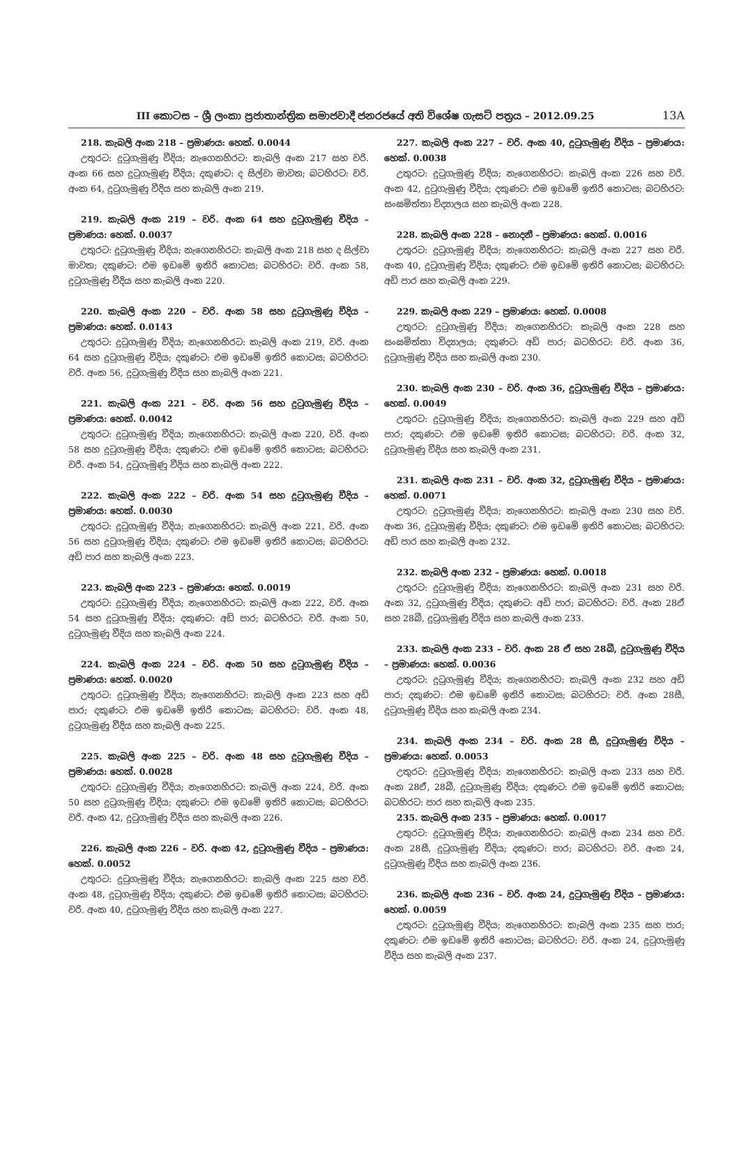III කොටස – ශ්‍රී ලංකා ප්‍රජාතාන්ත්‍රික සමාජවාදී ජනරජයේ අති විශේෂ ගැසට් පත්‍රය – 2012.09.25
13A
218. කැබලි අංක 218 – ප්‍රමාණය: හෙක්. 0.0044
උතුරට: දුටුගැමුණු වීදිය; නැගෙනහිරට: කැබලි අංක 217 සහ වරි. අංක 66 සහ දුටුගැමුණු වීදිය; දකුණට: ද සිල්වා මාවත; බටහිරට: වරි. අංක 64, දුටුගැමුණු වීදිය සහ කැබලි අංක 219.
219. කැබලි අංක 219 – වරි. අංක 64 සහ දුටුගැමුණු වීදිය – ප්‍රමාණය: හෙක්. 0.0037
උතුරට: දුටුගැමුණු වීදිය; නැගෙනහිරට: කැබලි අංක 218 සහ ද සිල්වා මාවත; දකුණට: එම ඉඩමේ ඉතිරි කොටස; බටහිරට: වරි. අංක 58, දුටුගැමුණු වීදිය සහ කැබලි අංක 220.
220. කැබලි අංක 220 – වරි. අංක 58 සහ දුටුගැමුණු වීදිය – ප්‍රමාණය: හෙක්. 0.0143
උතුරට: දුටුගැමුණු වීදිය; නැගෙනහිරට: කැබලි අංක 219, වරි. අංක 64 සහ දුටුගැමුණු වීදිය; දකුණට: එම ඉඩමේ ඉතිරි කොටස; බටහිරට: වරි. අංක 56, දුටුගැමුණු වීදිය සහ කැබලි අංක 221.
221. කැබලි අංක 221 – වරි. අංක 56 සහ දුටුගැමුණු වීදිය – ප්‍රමාණය: හෙක්. 0.0042
උතුරට: දුටුගැමුණු වීදිය; නැගෙනහිරට: කැබලි අංක 220, වරි. අංක 58 සහ දුටුගැමුණු වීදිය; දකුණට: එම ඉඩමේ ඉතිරි කොටස; බටහිරට: වරි. අංක 54, දුටුගැමුණු වීදිය සහ කැබලි අංක 222.
222. කැබලි අංක 222 – වරි. අංක 54 සහ දුටුගැමුණු වීදිය – ප්‍රමාණය: හෙක්. 0.0030
උතුරට: දුටුගැමුණු වීදිය; නැගෙනහිරට: කැබලි අංක 221, වරි. අංක 56 සහ දුටුගැමුණු වීදිය; දකුණට: එම ඉඩමේ ඉතිරි කොටස; බටහිරට: අඩි පාර සහ කැබලි අංක 223.
223. කැබලි අංක 223 – ප්‍රමාණය: හෙක්. 0.0019
උතුරට: දුටුගැමුණු වීදිය; නැගෙනහිරට: කැබලි අංක 222, වරි. අංක 54 සහ දුටුගැමුණු වීදිය; දකුණට: අඩි පාර; බටහිරට: වරි. අංක 50, දුටුගැමුණු වීදිය සහ කැබලි අංක 224.
224. කැබලි අංක 224 – වරි. අංක 50 සහ දුටුගැමුණු වීදිය – ප්‍රමාණය: හෙක්. 0.0020
උතුරට: දුටුගැමුණු වීදිය; නැගෙනහිරට: කැබලි අංක 223 සහ අඩි පාර; දකුණට: එම ඉඩමේ ඉතිරි කොටස; බටහිරට: වරි. අංක 48, දුටුගැමුණු වීදිය සහ කැබලි අංක 225.
225. කැබලි අංක 225 – වරි. අංක 48 සහ දුටුගැමුණු වීදිය – ප්‍රමාණය: හෙක්. 0.0028
උතුරට: දුටුගැමුණු වීදිය; නැගෙනහිරට: කැබලි අංක 224, වරි. අංක 50 සහ දුටුගැමුණු වීදිය; දකුණට: එම ඉඩමේ ඉතිරි කොටස; බටහිරට: වරි. අංක 42, දුටුගැමුණු වීදිය සහ කැබලි අංක 226.
226. කැබලි අංක 226 – වරි. අංක 42, දුටුගැමුණු වීදිය – ප්‍රමාණය: හෙක්. 0.0052
උතුරට: දුටුගැමුණු වීදිය; නැගෙනහිරට: කැබලි අංක 225 සහ වරි. අංක 48, දුටුගැමුණු වීදිය; දකුණට: එම ඉඩමේ ඉතිරි කොටස; බටහිරට: වරි. අංක 40, දුටුගැමුණු වීදිය සහ කැබලි අංක 227.
227. කැබලි අංක 227 – වරි. අංක 40, දුටුගැමුණු වීදිය – ප්‍රමාණය: හෙක්. 0.0038
උතුරට: දුටුගැමුණු වීදිය; නැගෙනහිරට: කැබලි අංක 226 සහ වරි. අංක 42, දුටුගැමුණු වීදිය; දකුණට: එම ඉඩමේ ඉතිරි කොටස; බටහිරට: සංඝමිත්තා විද්‍යාලය සහ කැබලි අංක 228.
228. කැබලි අංක 228 – නොදනී – ප්‍රමාණය: හෙක්. 0.0016
උතුරට: දුටුගැමුණු වීදිය; නැගෙනහිරට: කැබලි අංක 227 සහ වරි. අංක 40, දුටුගැමුණු වීදිය; දකුණට: එම ඉඩමේ ඉතිරි කොටස; බටහිරට: අඩි පාර සහ කැබලි අංක 229.
229. කැබලි අංක 229 – ප්‍රමාණය: හෙක්. 0.0008
උතුරට: දුටුගැමුණු වීදිය; නැගෙනහිරට: කැබලි අංක 228 සහ සංඝමිත්තා විද්‍යාලය; දකුණට: අඩි පාර; බටහිරට: වරි. අංක 36, දුටුගැමුණු වීදිය සහ කැබලි අංක 230.
230. කැබලි අංක 230 – වරි. අංක 36, දුටුගැමුණු වීදිය – ප්‍රමාණය: හෙක්. 0.0049
උතුරට: දුටුගැමුණු වීදිය; නැගෙනහිරට: කැබලි අංක 229 සහ අඩි පාර; දකුණට: එම ඉඩමේ ඉතිරි කොටස; බටහිරට: වරි. අංක 32, දුටුගැමුණු වීදිය සහ කැබලි අංක 231.
231. කැබලි අංක 231 – වරි. අංක 32, දුටුගැමුණු වීදිය – ප්‍රමාණය: හෙක්. 0.0071
උතුරට: දුටුගැමුණු වීදිය; නැගෙනහිරට: කැබලි අංක 230 සහ වරි. අංක 36, දුටුගැමුණු වීදිය; දකුණට: එම ඉඩමේ ඉතිරි කොටස; බටහිරට: අඩි පාර සහ කැබලි අංක 232.
232. කැබලි අංක 232 – ප්‍රමාණය: හෙක්. 0.0018
උතුරට: දුටුගැමුණු වීදිය; නැගෙනහිරට: කැබලි අංක 231 සහ වරි. අංක 32, දුටුගැමුණු වීදිය; දකුණට: අඩි පාර; බටහිරට: වරි. අංක 28ඒ සහ 28බී, දුටුගැමුණු වීදිය සහ කැබලි අංක 233.
233. කැබලි අංක 233 – වරි. අංක 28 ඒ සහ 28බී, දුටුගැමුණු වීදිය – ප්‍රමාණය: හෙක්. 0.0036
උතුරට: දුටුගැමුණු වීදිය; නැගෙනහිරට: කැබලි අංක 232 සහ අඩි පාර; දකුණට: එම ඉඩමේ ඉතිරි කොටස; බටහිරට: වරි. අංක 28සී, දුටුගැමුණු වීදිය සහ කැබලි අංක 234.
234. කැබලි අංක 234 – වරි. අංක 28 සී, දුටුගැමුණු වීදිය – ප්‍රමාණය: හෙක්. 0.0053
උතුරට: දුටුගැමුණු වීදිය; නැගෙනහිරට: කැබලි අංක 233 සහ වරි. අංක 28ඒ, 28බී, දුටුගැමුණු වීදිය; දකුණට: එම ඉඩමේ ඉතිරි කොටස; බටහිරට: පාර සහ කැබලි අංක 235.
235. කැබලි අංක 235 – ප්‍රමාණය: හෙක්. 0.0017
උතුරට: දුටුගැමුණු වීදිය; නැගෙනහිරට: කැබලි අංක 234 සහ වරි. අංක 28සී, දුටුගැමුණු වීදිය; දකුණට: පාර; බටහිරට: වරි. අංක 24, දුටුගැමුණු වීදිය සහ කැබලි අංක 236.
236. කැබලි අංක 236 – වරි. අංක 24, දුටුගැමුණු වීදිය – ප්‍රමාණය: හෙක්. 0.0059
උතුරට: දුටුගැමුණු වීදිය; නැගෙනහිරට: කැබලි අංක 235 සහ පාර; දකුණට: එම ඉඩමේ ඉතිරි කොටස; බටහිරට: වරි. අංක 24, දුටුගැමුණු වීදිය සහ කැබලි අංක 237.